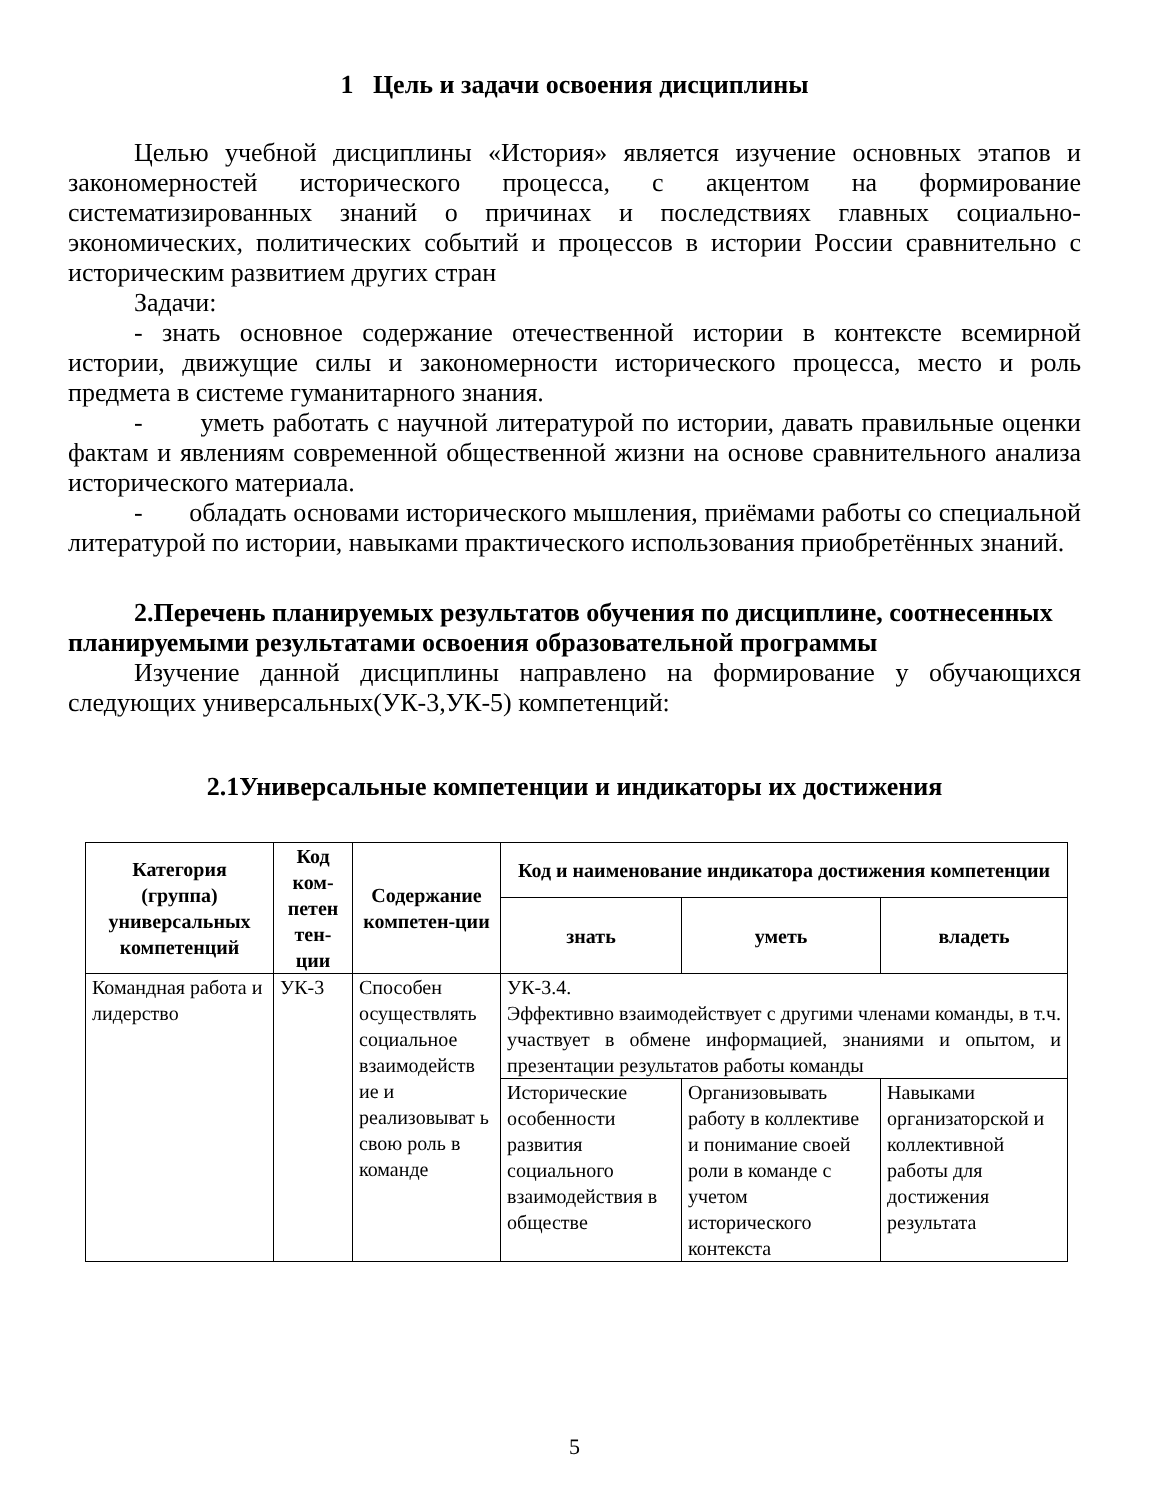1 Цель и задачи освоения дисциплины
Целью учебной дисциплины «История» является изучение основных этапов и закономерностей исторического процесса, с акцентом на формирование систематизированных знаний о причинах и последствиях главных социально-экономических, политических событий и процессов в истории России сравнительно с историческим развитием других стран
Задачи:
- знать основное содержание отечественной истории в контексте всемирной истории, движущие силы и закономерности исторического процесса, место и роль предмета в системе гуманитарного знания.
- уметь работать с научной литературой по истории, давать правильные оценки фактам и явлениям современной общественной жизни на основе сравнительного анализа исторического материала.
- обладать основами исторического мышления, приёмами работы со специальной литературой по истории, навыками практического использования приобретённых знаний.
2.Перечень планируемых результатов обучения по дисциплине, соотнесенных планируемыми результатами освоения образовательной программы
Изучение данной дисциплины направлено на формирование у обучающихся следующих универсальных(УК-3,УК-5) компетенций:
2.1Универсальные компетенции и индикаторы их достижения
| Категория (группа) универсальных компетенций | Код ком-петен тен-ции | Содержание компетен-ции | Код и наименование индикатора достижения компетенции | | |
| --- | --- | --- | --- | --- | --- |
| | | | знать | уметь | владеть |
| Командная работа и лидерство | УК-3 | Способен осуществлять социальное взаимодейств ие и реализовыват ь свою роль в команде | УК-3.4. Эффективно взаимодействует с другими членами команды, в т.ч. участвует в обмене информацией, знаниями и опытом, и презентации результатов работы команды | | |
| | | | Исторические особенности развития социального взаимодействия в обществе | Организовывать работу в коллективе и понимание своей роли в команде с учетом исторического контекста | Навыками организаторской и коллективной работы для достижения результата |
5